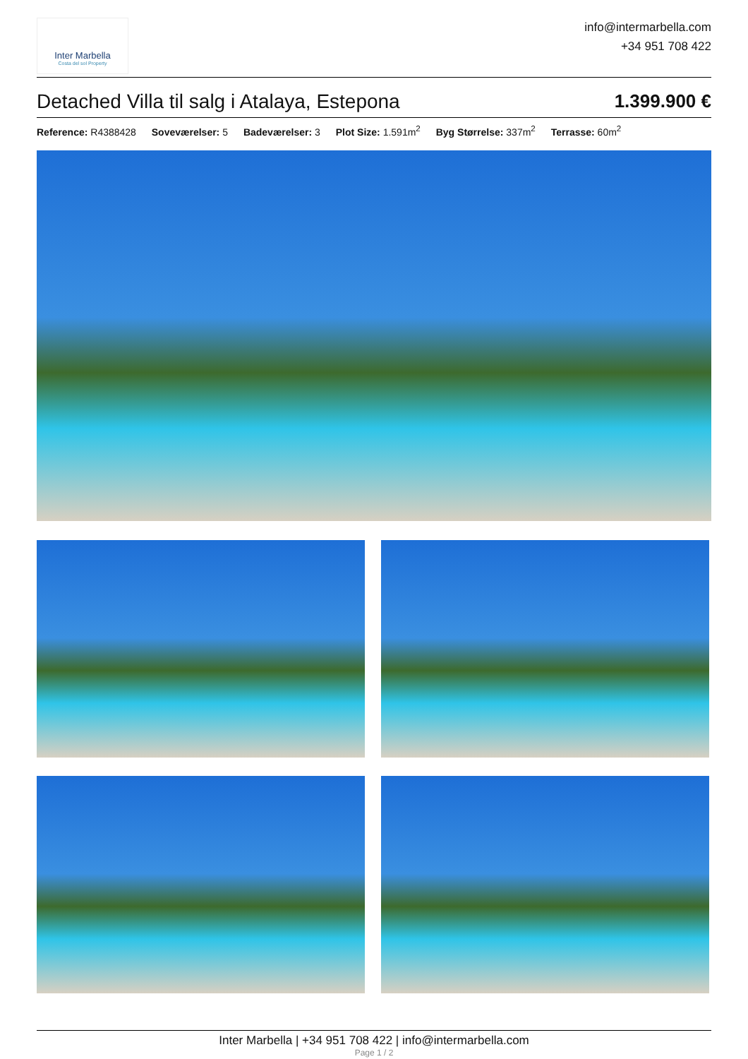Inter Marbella
Costa del sol Property
info@intermarbella.com
+34 951 708 422
Detached Villa til salg i Atalaya, Estepona 1.399.900 €
Reference: R4388428 Soveværelser: 5 Badeværelser: 3 Plot Size: 1.591m<sup>2</sup> Byg Størrelse: 337m<sup>2</sup> Terrasse: 60m<sup>2</sup>
Inter Marbella | +34 951 708 422 | info@intermarbella.com
Page 1 / 2